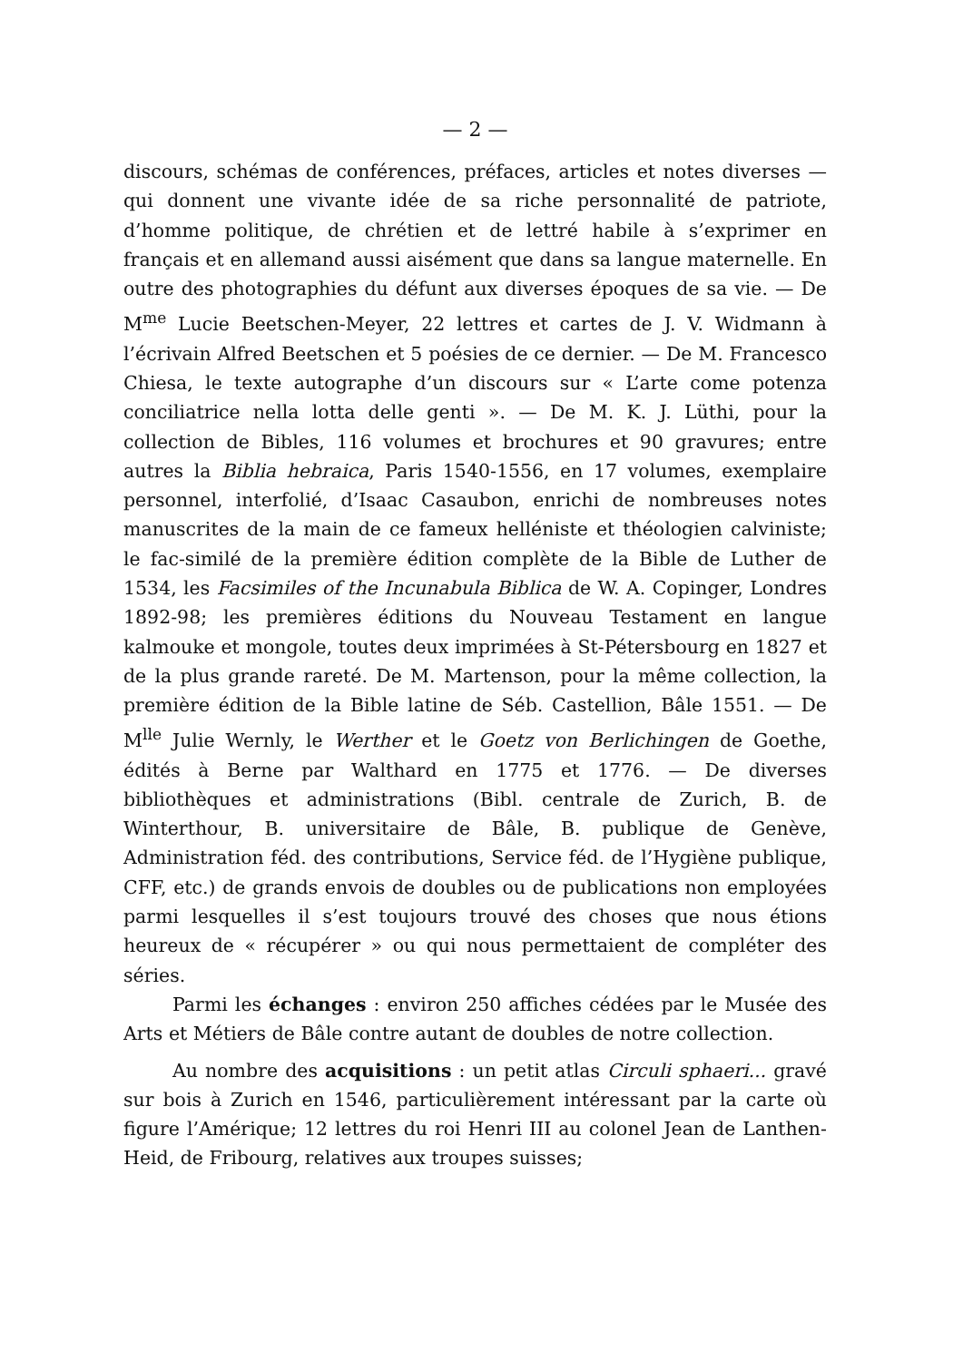— 2 —
discours, schémas de conférences, préfaces, articles et notes diverses — qui donnent une vivante idée de sa riche personnalité de patriote, d’homme politique, de chrétien et de lettré habile à s’exprimer en français et en allemand aussi aisément que dans sa langue maternelle. En outre des photographies du défunt aux diverses époques de sa vie. — De M<sup>me</sup> Lucie Beetschen-Meyer, 22 lettres et cartes de J. V. Widmann à l’écrivain Alfred Beetschen et 5 poésies de ce dernier. — De M. Francesco Chiesa, le texte autographe d’un discours sur « L’arte come potenza conciliatrice nella lotta delle genti ». — De M. K. J. Lüthi, pour la collection de Bibles, 116 volumes et brochures et 90 gravures; entre autres la Biblia hebraica, Paris 1540-1556, en 17 volumes, exemplaire personnel, interfolié, d’Isaac Casaubon, enrichi de nombreuses notes manuscrites de la main de ce fameux helléniste et théologien calviniste; le fac-similé de la première édition complète de la Bible de Luther de 1534, les Facsimiles of the Incunabula Biblica de W. A. Copinger, Londres 1892-98; les premières éditions du Nouveau Testament en langue kalmouke et mongole, toutes deux imprimées à St-Pétersbourg en 1827 et de la plus grande rareté. De M. Martenson, pour la même collection, la première édition de la Bible latine de Séb. Castellion, Bâle 1551. — De M<sup>lle</sup> Julie Wernly, le Werther et le Goetz von Berlichingen de Goethe, édités à Berne par Walthard en 1775 et 1776. — De diverses bibliothèques et administrations (Bibl. centrale de Zurich, B. de Winterthour, B. universitaire de Bâle, B. publique de Genève, Administration féd. des contributions, Service féd. de l’Hygiène publique, CFF, etc.) de grands envois de doubles ou de publications non employées parmi lesquelles il s’est toujours trouvé des choses que nous étions heureux de « récupérer » ou qui nous permettaient de compléter des séries.
Parmi les échanges : environ 250 affiches cédées par le Musée des Arts et Métiers de Bâle contre autant de doubles de notre collection.
Au nombre des acquisitions : un petit atlas Circuli sphaeri... gravé sur bois à Zurich en 1546, particulièrement intéressant par la carte où figure l’Amérique; 12 lettres du roi Henri III au colonel Jean de Lanthen-Heid, de Fribourg, relatives aux troupes suisses;